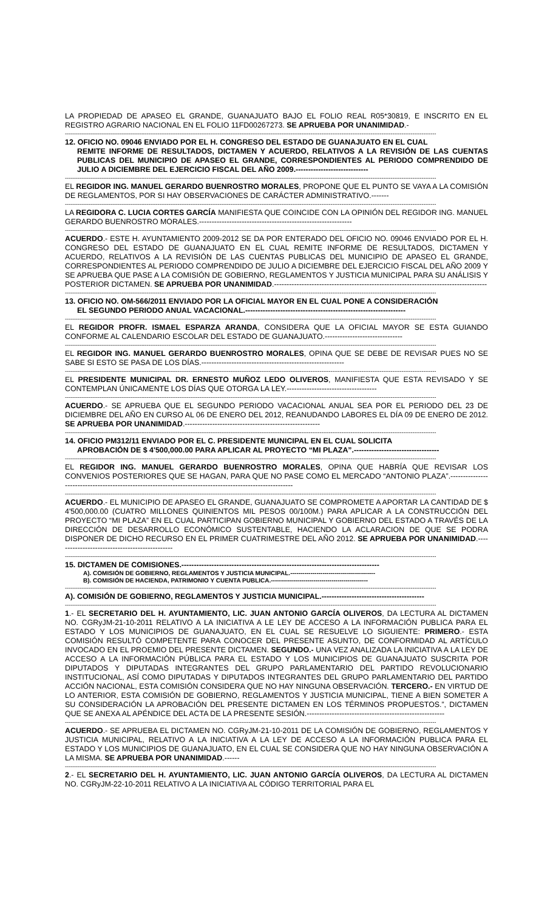LA PROPIEDAD DE APASEO EL GRANDE, GUANAJUATO BAJO EL FOLIO REAL R05*30819, E INSCRITO EN EL REGISTRO AGRARIO NACIONAL EN EL FOLIO 11FD00267273. SE APRUEBA POR UNANIMIDAD.-
------------------------------------------------------------------------------------------------------------------------------------------------------------------------------------------------------------
12. OFICIO NO. 09046 ENVIADO POR EL H. CONGRESO DEL ESTADO DE GUANAJUATO EN EL CUAL
REMITE INFORME DE RESULTADOS, DICTAMEN Y ACUERDO, RELATIVOS A LA REVISIÓN DE LAS CUENTAS PUBLICAS DEL MUNICIPIO DE APASEO EL GRANDE, CORRESPONDIENTES AL PERIODO COMPRENDIDO DE JULIO A DICIEMBRE DEL EJERCICIO FISCAL DEL AÑO 2009.-----------------------------
------------------------------------------------------------------------------------------------------------------------------------------------------------------------------------------------------------
EL REGIDOR ING. MANUEL GERARDO BUENROSTRO MORALES, PROPONE QUE EL PUNTO SE VAYA A LA COMISIÓN DE REGLAMENTOS, POR SI HAY OBSERVACIONES DE CARÁCTER ADMINISTRATIVO.-------
------------------------------------------------------------------------------------------------------------------------------------------------------------------------------------------------------------
LA REGIDORA C. LUCIA CORTES GARCÍA MANIFIESTA QUE COINCIDE CON LA OPINIÓN DEL REGIDOR ING. MANUEL GERARDO BUENROSTRO MORALES.-------------------------------------------------------------
------------------------------------------------------------------------------------------------------------------------------------------------------------------------------------------------------------
ACUERDO.- ESTE H. AYUNTAMIENTO 2009-2012 SE DA POR ENTERADO DEL OFICIO NO. 09046 ENVIADO POR EL H. CONGRESO DEL ESTADO DE GUANAJUATO EN EL CUAL REMITE INFORME DE RESULTADOS, DICTAMEN Y ACUERDO, RELATIVOS A LA REVISIÓN DE LAS CUENTAS PUBLICAS DEL MUNICIPIO DE APASEO EL GRANDE, CORRESPONDIENTES AL PERIODO COMPRENDIDO DE JULIO A DICIEMBRE DEL EJERCICIO FISCAL DEL AÑO 2009 Y SE APRUEBA QUE PASE A LA COMISIÓN DE GOBIERNO, REGLAMENTOS Y JUSTICIA MUNICIPAL PARA SU ANÁLISIS Y POSTERIOR DICTAMEN. SE APRUEBA POR UNANIMIDAD.-------------------------------------------------------------------------------------
------------------------------------------------------------------------------------------------------------------------------------------------------------------------------------------------------------
13. OFICIO NO. OM-566/2011 ENVIADO POR LA OFICIAL MAYOR EN EL CUAL PONE A CONSIDERACIÓN
EL SEGUNDO PERIODO ANUAL VACACIONAL.----------------------------------------------------------------
------------------------------------------------------------------------------------------------------------------------------------------------------------------------------------------------------------
EL REGIDOR PROFR. ISMAEL ESPARZA ARANDA, CONSIDERA QUE LA OFICIAL MAYOR SE ESTA GUIANDO CONFORME AL CALENDARIO ESCOLAR DEL ESTADO DE GUANAJUATO.-------------------------------
------------------------------------------------------------------------------------------------------------------------------------------------------------------------------------------------------------
EL REGIDOR ING. MANUEL GERARDO BUENROSTRO MORALES, OPINA QUE SE DEBE DE REVISAR PUES NO SE SABE SI ESTO SE PASA DE LOS DÍAS.---------------------------------------------------------
------------------------------------------------------------------------------------------------------------------------------------------------------------------------------------------------------------
EL PRESIDENTE MUNICIPAL DR. ERNESTO MUÑOZ LEDO OLIVEROS, MANIFIESTA QUE ESTA REVISADO Y SE CONTEMPLAN ÚNICAMENTE LOS DÍAS QUE OTORGA LA LEY.------------------------------------
------------------------------------------------------------------------------------------------------------------------------------------------------------------------------------------------------------
ACUERDO.- SE APRUEBA QUE EL SEGUNDO PERIODO VACACIONAL ANUAL SEA POR EL PERIODO DEL 23 DE DICIEMBRE DEL AÑO EN CURSO AL 06 DE ENERO DEL 2012, REANUDANDO LABORES EL DÍA 09 DE ENERO DE 2012. SE APRUEBA POR UNANIMIDAD.------------------------------------------------------
------------------------------------------------------------------------------------------------------------------------------------------------------------------------------------------------------------
14. OFICIO PM312/11 ENVIADO POR EL C. PRESIDENTE MUNICIPAL EN EL CUAL SOLICITA
APROBACIÓN DE $ 4'500,000.00 PARA APLICAR AL PROYECTO “MI PLAZA”.----------------------------------
------------------------------------------------------------------------------------------------------------------------------------------------------------------------------------------------------------
EL REGIDOR ING. MANUEL GERARDO BUENROSTRO MORALES, OPINA QUE HABRÍA QUE REVISAR LOS CONVENIOS POSTERIORES QUE SE HAGAN, PARA QUE NO PASE COMO EL MERCADO “ANTONIO PLAZA”.----------------------------------------------------------------------------------------------------------
------------------------------------------------------------------------------------------------------------------------------------------------------------------------------------------------------------
ACUERDO.- EL MUNICIPIO DE APASEO EL GRANDE, GUANAJUATO SE COMPROMETE A APORTAR LA CANTIDAD DE $ 4'500,000.00 (CUATRO MILLONES QUINIENTOS MIL PESOS 00/100M.) PARA APLICAR A LA CONSTRUCCIÓN DEL PROYECTO “MI PLAZA” EN EL CUAL PARTICIPAN GOBIERNO MUNICIPAL Y GOBIERNO DEL ESTADO A TRAVÉS DE LA DIRECCIÓN DE DESARROLLO ECONÓMICO SUSTENTABLE, HACIENDO LA ACLARACION DE QUE SE PODRA DISPONER DE DICHO RECURSO EN EL PRIMER CUATRIMESTRE DEL AÑO 2012. SE APRUEBA POR UNANIMIDAD.-----------------------------------------------
------------------------------------------------------------------------------------------------------------------------------------------------------------------------------------------------------------
15. DICTAMEN DE COMISIONES.-------------------------------------------------------------------------------
A). COMISIÓN DE GOBIERNO, REGLAMENTOS Y JUSTICIA MUNICIPAL.------------------------------------------
B). COMISIÓN DE HACIENDA, PATRIMONIO Y CUENTA PUBLICA.------------------------------------------------
------------------------------------------------------------------------------------------------------------------------------------------------------------------------------------------------------------
A). COMISIÓN DE GOBIERNO, REGLAMENTOS Y JUSTICIA MUNICIPAL.-----------------------------------------
------------------------------------------------------------------------------------------------------------------------------------------------------------------------------------------------------------
1.- EL SECRETARIO DEL H. AYUNTAMIENTO, LIC. JUAN ANTONIO GARCÍA OLIVEROS, DA LECTURA AL DICTAMEN NO. CGRyJM-21-10-2011 RELATIVO A LA INICIATIVA A LE LEY DE ACCESO A LA INFORMACIÓN PUBLICA PARA EL ESTADO Y LOS MUNICIPIOS DE GUANAJUATO, EN EL CUAL SE RESUELVE LO SIGUIENTE: PRIMERO.- ESTA COMISIÓN RESULTÓ COMPETENTE PARA CONOCER DEL PRESENTE ASUNTO, DE CONFORMIDAD AL ARTÍCULO INVOCADO EN EL PROEMIO DEL PRESENTE DICTAMEN. SEGUNDO.- UNA VEZ ANALIZADA LA INICIATIVA A LA LEY DE ACCESO A LA INFORMACIÓN PÚBLICA PARA EL ESTADO Y LOS MUNICIPIOS DE GUANAJUATO SUSCRITA POR DIPUTADOS Y DIPUTADAS INTEGRANTES DEL GRUPO PARLAMENTARIO DEL PARTIDO REVOLUCIONARIO INSTITUCIONAL, ASÍ COMO DIPUTADAS Y DIPUTADOS INTEGRANTES DEL GRUPO PARLAMENTARIO DEL PARTIDO ACCIÓN NACIONAL, ESTA COMISIÓN CONSIDERA QUE NO HAY NINGUNA OBSERVACIÓN. TERCERO.- EN VIRTUD DE LO ANTERIOR, ESTA COMISIÓN DE GOBIERNO, REGLAMENTOS Y JUSTICIA MUNICIPAL, TIENE A BIEN SOMETER A SU CONSIDERACIÓN LA APROBACIÓN DEL PRESENTE DICTAMEN EN LOS TÉRMINOS PROPUESTOS.”, DICTAMEN QUE SE ANEXA AL APÉNDICE DEL ACTA DE LA PRESENTE SESIÓN.-------------------------------------------------------
------------------------------------------------------------------------------------------------------------------------------------------------------------------------------------------------------------
ACUERDO.- SE APRUEBA EL DICTAMEN NO. CGRyJM-21-10-2011 DE LA COMISIÓN DE GOBIERNO, REGLAMENTOS Y JUSTICIA MUNICIPAL, RELATIVO A LA INICIATIVA A LA LEY DE ACCESO A LA INFORMACIÓN PUBLICA PARA EL ESTADO Y LOS MUNICIPIOS DE GUANAJUATO, EN EL CUAL SE CONSIDERA QUE NO HAY NINGUNA OBSERVACIÓN A LA MISMA. SE APRUEBA POR UNANIMIDAD.------
------------------------------------------------------------------------------------------------------------------------------------------------------------------------------------------------------------
2.- EL SECRETARIO DEL H. AYUNTAMIENTO, LIC. JUAN ANTONIO GARCÍA OLIVEROS, DA LECTURA AL DICTAMEN NO. CGRyJM-22-10-2011 RELATIVO A LA INICIATIVA AL CÓDIGO TERRITORIAL PARA EL